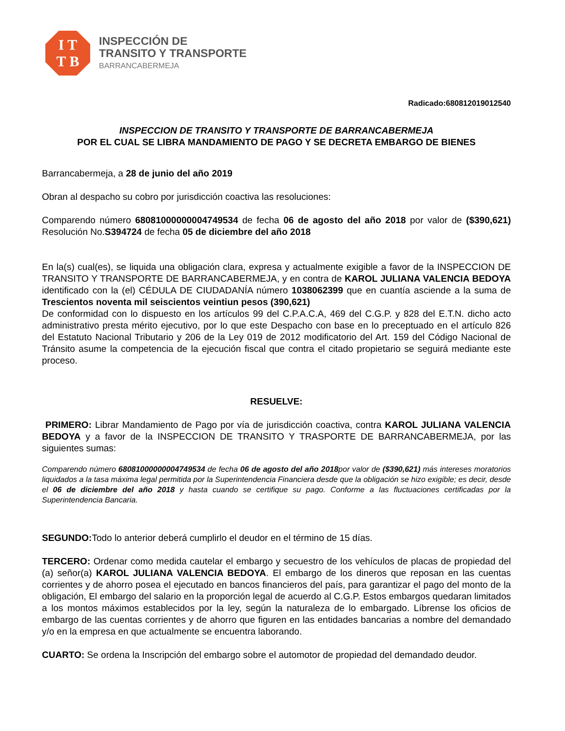I T
T B
INSPECCIÓN DE
TRANSITO Y TRANSPORTE
BARRANCABERMEJA
Radicado:680812019012540
INSPECCION DE TRANSITO Y TRANSPORTE DE BARRANCABERMEJA
POR EL CUAL SE LIBRA MANDAMIENTO DE PAGO Y SE DECRETA EMBARGO DE BIENES
Barrancabermeja, a 28 de junio del año 2019
Obran al despacho su cobro por jurisdicción coactiva las resoluciones:
Comparendo número 68081000000004749534 de fecha 06 de agosto del año 2018 por valor de ($390,621) Resolución No.S394724 de fecha 05 de diciembre del año 2018
En la(s) cual(es), se liquida una obligación clara, expresa y actualmente exigible a favor de la INSPECCION DE TRANSITO Y TRANSPORTE DE BARRANCABERMEJA, y en contra de KAROL JULIANA VALENCIA BEDOYA identificado con la (el) CÉDULA DE CIUDADANÍA número 1038062399 que en cuantía asciende a la suma de Trescientos noventa mil seiscientos veintiun pesos (390,621)
De conformidad con lo dispuesto en los artículos 99 del C.P.A.C.A, 469 del C.G.P. y 828 del E.T.N. dicho acto administrativo presta mérito ejecutivo, por lo que este Despacho con base en lo preceptuado en el artículo 826 del Estatuto Nacional Tributario y 206 de la Ley 019 de 2012 modificatorio del Art. 159 del Código Nacional de Tránsito asume la competencia de la ejecución fiscal que contra el citado propietario se seguirá mediante este proceso.
RESUELVE:
PRIMERO: Librar Mandamiento de Pago por vía de jurisdicción coactiva, contra KAROL JULIANA VALENCIA BEDOYA y a favor de la INSPECCION DE TRANSITO Y TRASPORTE DE BARRANCABERMEJA, por las siguientes sumas:
Comparendo número 68081000000004749534 de fecha 06 de agosto del año 2018por valor de ($390,621) más intereses moratorios liquidados a la tasa máxima legal permitida por la Superintendencia Financiera desde que la obligación se hizo exigible; es decir, desde el 06 de diciembre del año 2018 y hasta cuando se certifique su pago. Conforme a las fluctuaciones certificadas por la Superintendencia Bancaria.
SEGUNDO: Todo lo anterior deberá cumplirlo el deudor en el término de 15 días.
TERCERO: Ordenar como medida cautelar el embargo y secuestro de los vehículos de placas de propiedad del (a) señor(a) KAROL JULIANA VALENCIA BEDOYA. El embargo de los dineros que reposan en las cuentas corrientes y de ahorro posea el ejecutado en bancos financieros del país, para garantizar el pago del monto de la obligación, El embargo del salario en la proporción legal de acuerdo al C.G.P. Estos embargos quedaran limitados a los montos máximos establecidos por la ley, según la naturaleza de lo embargado. Líbrense los oficios de embargo de las cuentas corrientes y de ahorro que figuren en las entidades bancarias a nombre del demandado y/o en la empresa en que actualmente se encuentra laborando.
CUARTO: Se ordena la Inscripción del embargo sobre el automotor de propiedad del demandado deudor.